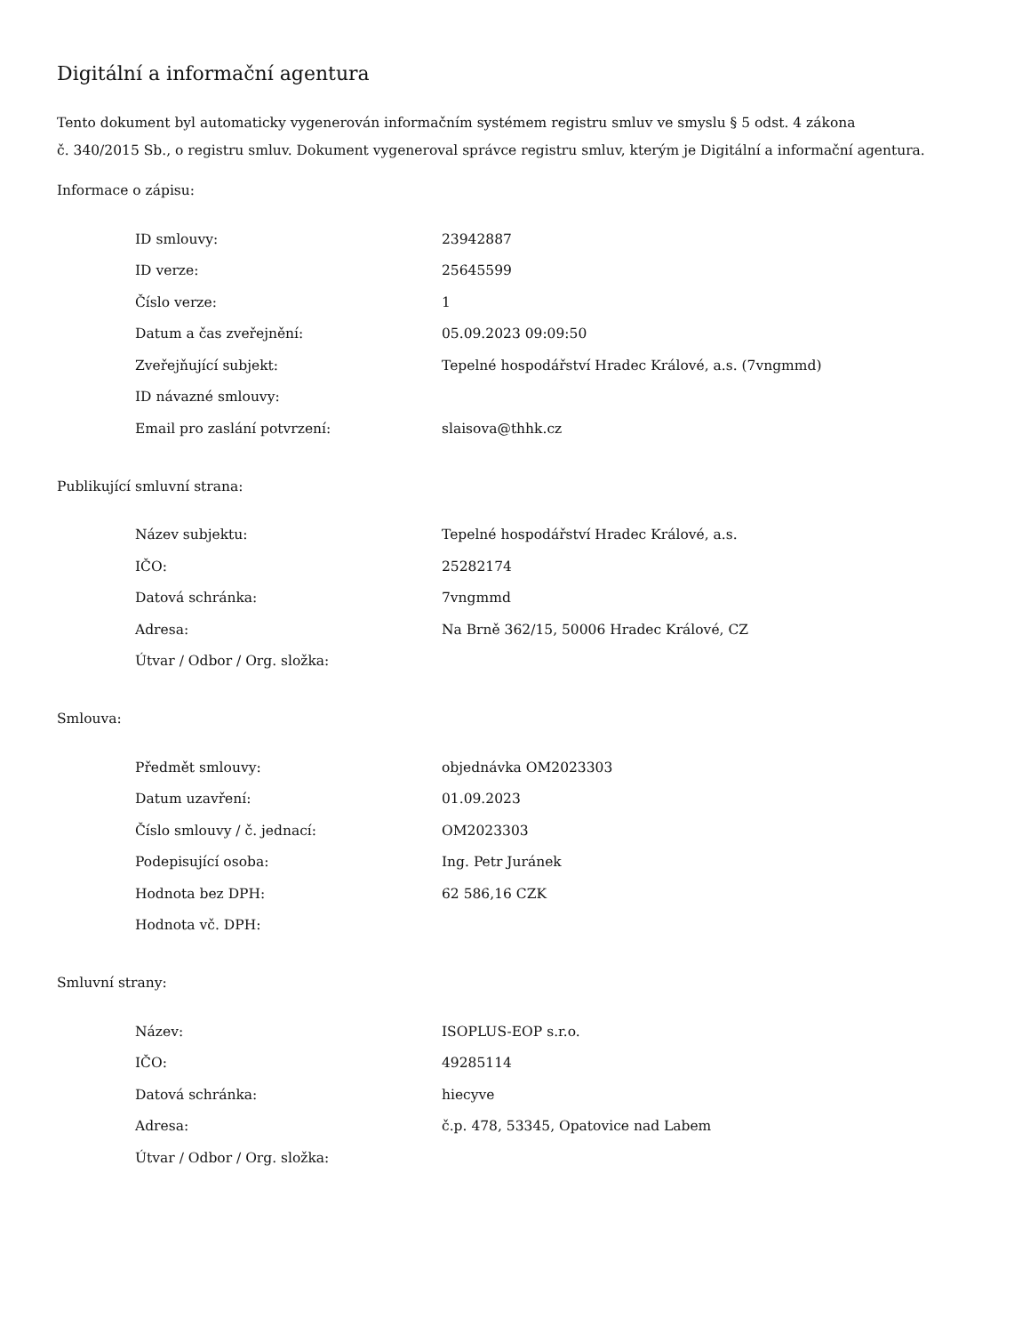Digitální a informační agentura
Tento dokument byl automaticky vygenerován informačním systémem registru smluv ve smyslu § 5 odst. 4 zákona
č. 340/2015 Sb., o registru smluv. Dokument vygeneroval správce registru smluv, kterým je Digitální a informační agentura.
Informace o zápisu:
| ID smlouvy: | 23942887 |
| ID verze: | 25645599 |
| Číslo verze: | 1 |
| Datum a čas zveřejnění: | 05.09.2023 09:09:50 |
| Zveřejňující subjekt: | Tepelné hospodářství Hradec Králové, a.s. (7vngmmd) |
| ID návazné smlouvy: | |
| Email pro zaslání potvrzení: | slaisova@thhk.cz |
Publikující smluvní strana:
| Název subjektu: | Tepelné hospodářství Hradec Králové, a.s. |
| IČO: | 25282174 |
| Datová schránka: | 7vngmmd |
| Adresa: | Na Brně 362/15, 50006 Hradec Králové, CZ |
| Útvar / Odbor / Org. složka: | |
Smlouva:
| Předmět smlouvy: | objednávka OM2023303 |
| Datum uzavření: | 01.09.2023 |
| Číslo smlouvy / č. jednací: | OM2023303 |
| Podepisující osoba: | Ing. Petr Juránek |
| Hodnota bez DPH: | 62 586,16 CZK |
| Hodnota vč. DPH: | |
Smluvní strany:
| Název: | ISOPLUS-EOP s.r.o. |
| IČO: | 49285114 |
| Datová schránka: | hiecyve |
| Adresa: | č.p. 478, 53345, Opatovice nad Labem |
| Útvar / Odbor / Org. složka: | |